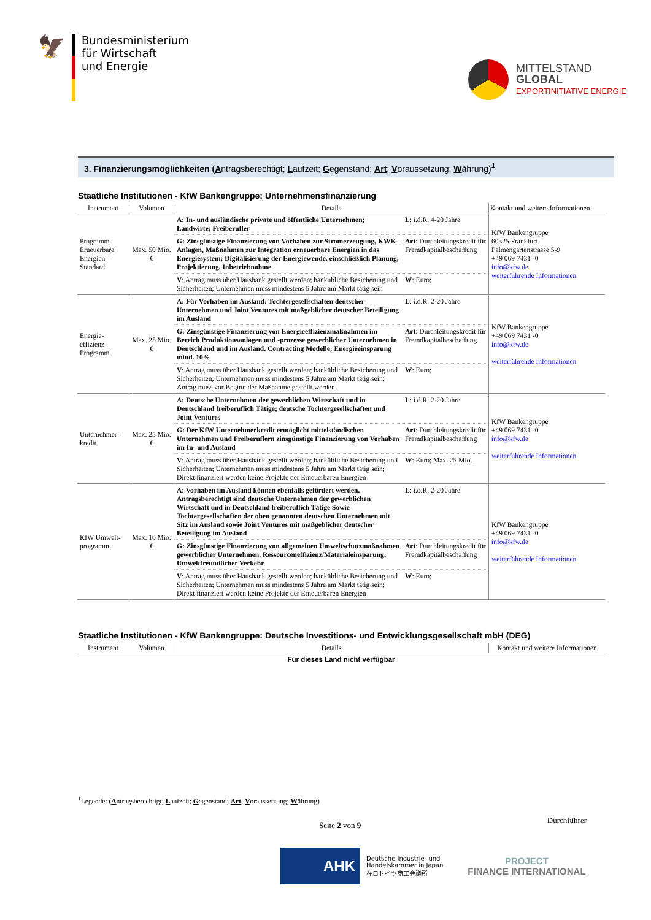🦅
Bundesministerium
für Wirtschaft
und Energie
MITTELSTAND
GLOBAL
EXPORTINITIATIVE ENERGIE
3. Finanzierungsmöglichkeiten (Antragsberechtigt; Laufzeit; Gegenstand; Art; Voraussetzung; Währung)<sup>1</sup>
Staatliche Institutionen - KfW Bankengruppe; Unternehmensfinanzierung
| Instrument | Volumen | Details | | Kontakt und weitere Informationen |
| --- | --- | --- | --- | --- |
| Programm Erneuerbare Energien – Standard | Max. 50 Mio. € | A: In- und ausländische private und öffentliche Unternehmen; Landwirte; Freiberufler | L : i.d.R. 4-20 Jahre | KfW Bankengruppe 60325 Frankfurt Palmengartenstrasse 5-9 +49 069 7431 -0 info@kfw.de weiterführende Informationen |
| | | G: Zinsgünstige Finanzierung von Vorhaben zur Stromerzeugung, KWK-Anlagen, Maßnahmen zur Integration erneuerbare Energien in das Energiesystem; Digitalisierung der Energiewende, einschließlich Planung, Projektierung, Inbetriebnahme | Art : Durchleitungskredit für Fremdkapitalbeschaffung | |
| | | V : Antrag muss über Hausbank gestellt werden; bankübliche Besicherung und Sicherheiten; Unternehmen muss mindestens 5 Jahre am Markt tätig sein | W : Euro; | |
| Energie-effizienz Programm | Max. 25 Mio. € | A: Für Vorhaben im Ausland: Tochtergesellschaften deutscher Unternehmen und Joint Ventures mit maßgeblicher deutscher Beteiligung im Ausland | L : i.d.R. 2-20 Jahre | KfW Bankengruppe +49 069 7431 -0 info@kfw.de weiterführende Informationen |
| | | G: Zinsgünstige Finanzierung von Energieeffizienzmaßnahmen im Bereich Produktionsanlagen und -prozesse gewerblicher Unternehmen in Deutschland und im Ausland. Contracting Modelle; Energieeinsparung mind. 10% | Art : Durchleitungskredit für Fremdkapitalbeschaffung | |
| | | V : Antrag muss über Hausbank gestellt werden; bankübliche Besicherung und Sicherheiten; Unternehmen muss mindestens 5 Jahre am Markt tätig sein; Antrag muss vor Beginn der Maßnahme gestellt werden | W : Euro; | |
| Unternehmer-kredit | Max. 25 Mio. € | A: Deutsche Unternehmen der gewerblichen Wirtschaft und in Deutschland freiberuflich Tätige; deutsche Tochtergesellschaften und Joint Ventures | L : i.d.R. 2-20 Jahre | KfW Bankengruppe +49 069 7431 -0 info@kfw.de weiterführende Informationen |
| | | G: Der KfW Unternehmerkredit ermöglicht mittelständischen Unternehmen und Freiberuflern zinsgünstige Finanzierung von Vorhaben im In- und Ausland | Art : Durchleitungskredit für Fremdkapitalbeschaffung | |
| | | V : Antrag muss über Hausbank gestellt werden; bankübliche Besicherung und Sicherheiten; Unternehmen muss mindestens 5 Jahre am Markt tätig sein; Direkt finanziert werden keine Projekte der Erneuerbaren Energien | W : Euro; Max. 25 Mio. | |
| KfW Umwelt-programm | Max. 10 Mio. € | A: Vorhaben im Ausland können ebenfalls gefördert werden. Antragsberechtigt sind deutsche Unternehmen der gewerblichen Wirtschaft und in Deutschland freiberuflich Tätige Sowie Tochtergesellschaften der oben genannten deutschen Unternehmen mit Sitz im Ausland sowie Joint Ventures mit maßgeblicher deutscher Beteiligung im Ausland | L : i.d.R. 2-20 Jahre | KfW Bankengruppe +49 069 7431 -0 info@kfw.de weiterführende Informationen |
| | | G: Zinsgünstige Finanzierung von allgemeinen Umweltschutzmaßnahmen gewerblicher Unternehmen. Ressourceneffizienz/Materialeinsparung; Umweltfreundlicher Verkehr | Art : Durchleitungskredit für Fremdkapitalbeschaffung | |
| | | V : Antrag muss über Hausbank gestellt werden; bankübliche Besicherung und Sicherheiten; Unternehmen muss mindestens 5 Jahre am Markt tätig sein; Direkt finanziert werden keine Projekte der Erneuerbaren Energien | W : Euro; | |
Staatliche Institutionen - KfW Bankengruppe: Deutsche Investitions- und Entwicklungsgesellschaft mbH (DEG)
| Instrument | Volumen | Details | Kontakt und weitere Informationen |
| --- | --- | --- | --- |
| Für dieses Land nicht verfügbar | | | |
<sup>1</sup> Legende: (Antragsberechtigt; Laufzeit; Gegenstand; Art; Voraussetzung; Währung)
Seite 2 von 9 Durchführer
AHK
Deutsche Industrie- und
Handelskammer in Japan
在日ドイツ商工会議所
PROJECT
FINANCE INTERNATIONAL